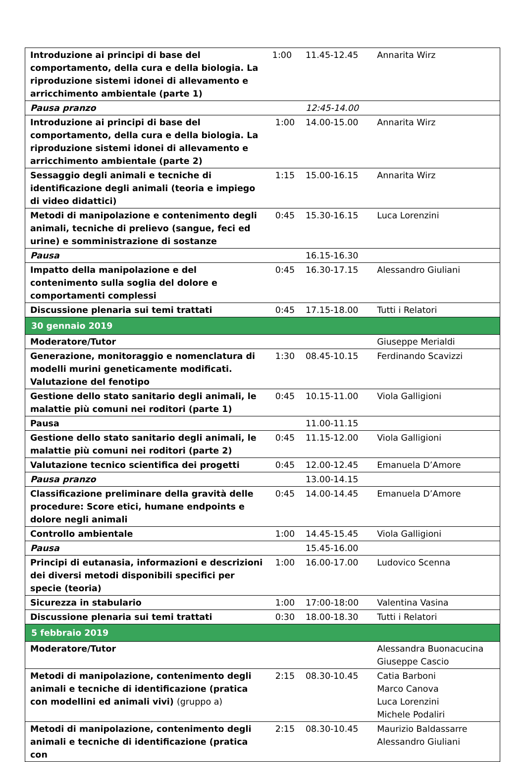| Introduzione ai principi di base del comportamento, della cura e della biologia. La riproduzione sistemi idonei di allevamento e arricchimento ambientale (parte 1) | 1:00 | 11.45-12.45 | Annarita Wirz |
| Pausa pranzo | | 12:45-14.00 | |
| Introduzione ai principi di base del comportamento, della cura e della biologia. La riproduzione sistemi idonei di allevamento e arricchimento ambientale (parte 2) | 1:00 | 14.00-15.00 | Annarita Wirz |
| Sessaggio degli animali e tecniche di identificazione degli animali (teoria e impiego di video didattici) | 1:15 | 15.00-16.15 | Annarita Wirz |
| Metodi di manipolazione e contenimento degli animali, tecniche di prelievo (sangue, feci ed urine) e somministrazione di sostanze | 0:45 | 15.30-16.15 | Luca Lorenzini |
| Pausa | | 16.15-16.30 | |
| Impatto della manipolazione e del contenimento sulla soglia del dolore e comportamenti complessi | 0:45 | 16.30-17.15 | Alessandro Giuliani |
| Discussione plenaria sui temi trattati | 0:45 | 17.15-18.00 | Tutti i Relatori |
| 30 gennaio 2019 | | | |
| Moderatore/Tutor | | | Giuseppe Merialdi |
| Generazione, monitoraggio e nomenclatura di modelli murini geneticamente modificati. Valutazione del fenotipo | 1:30 | 08.45-10.15 | Ferdinando Scavizzi |
| Gestione dello stato sanitario degli animali, le malattie più comuni nei roditori (parte 1) | 0:45 | 10.15-11.00 | Viola Galligioni |
| Pausa | | 11.00-11.15 | |
| Gestione dello stato sanitario degli animali, le malattie più comuni nei roditori (parte 2) | 0:45 | 11.15-12.00 | Viola Galligioni |
| Valutazione tecnico scientifica dei progetti | 0:45 | 12.00-12.45 | Emanuela D’Amore |
| Pausa pranzo | | 13.00-14.15 | |
| Classificazione preliminare della gravità delle procedure: Score etici, humane endpoints e dolore negli animali | 0:45 | 14.00-14.45 | Emanuela D’Amore |
| Controllo ambientale | 1:00 | 14.45-15.45 | Viola Galligioni |
| Pausa | | 15.45-16.00 | |
| Principi di eutanasia, informazioni e descrizioni dei diversi metodi disponibili specifici per specie (teoria) | 1:00 | 16.00-17.00 | Ludovico Scenna |
| Sicurezza in stabulario | 1:00 | 17:00-18:00 | Valentina Vasina |
| Discussione plenaria sui temi trattati | 0:30 | 18.00-18.30 | Tutti i Relatori |
| 5 febbraio 2019 | | | |
| Moderatore/Tutor | | | Alessandra Buonacucina Giuseppe Cascio |
| Metodi di manipolazione, contenimento degli animali e tecniche di identificazione (pratica con modellini ed animali vivi) (gruppo a) | 2:15 | 08.30-10.45 | Catia Barboni Marco Canova Luca Lorenzini Michele Podaliri |
| Metodi di manipolazione, contenimento degli animali e tecniche di identificazione (pratica con | 2:15 | 08.30-10.45 | Maurizio Baldassarre Alessandro Giuliani |